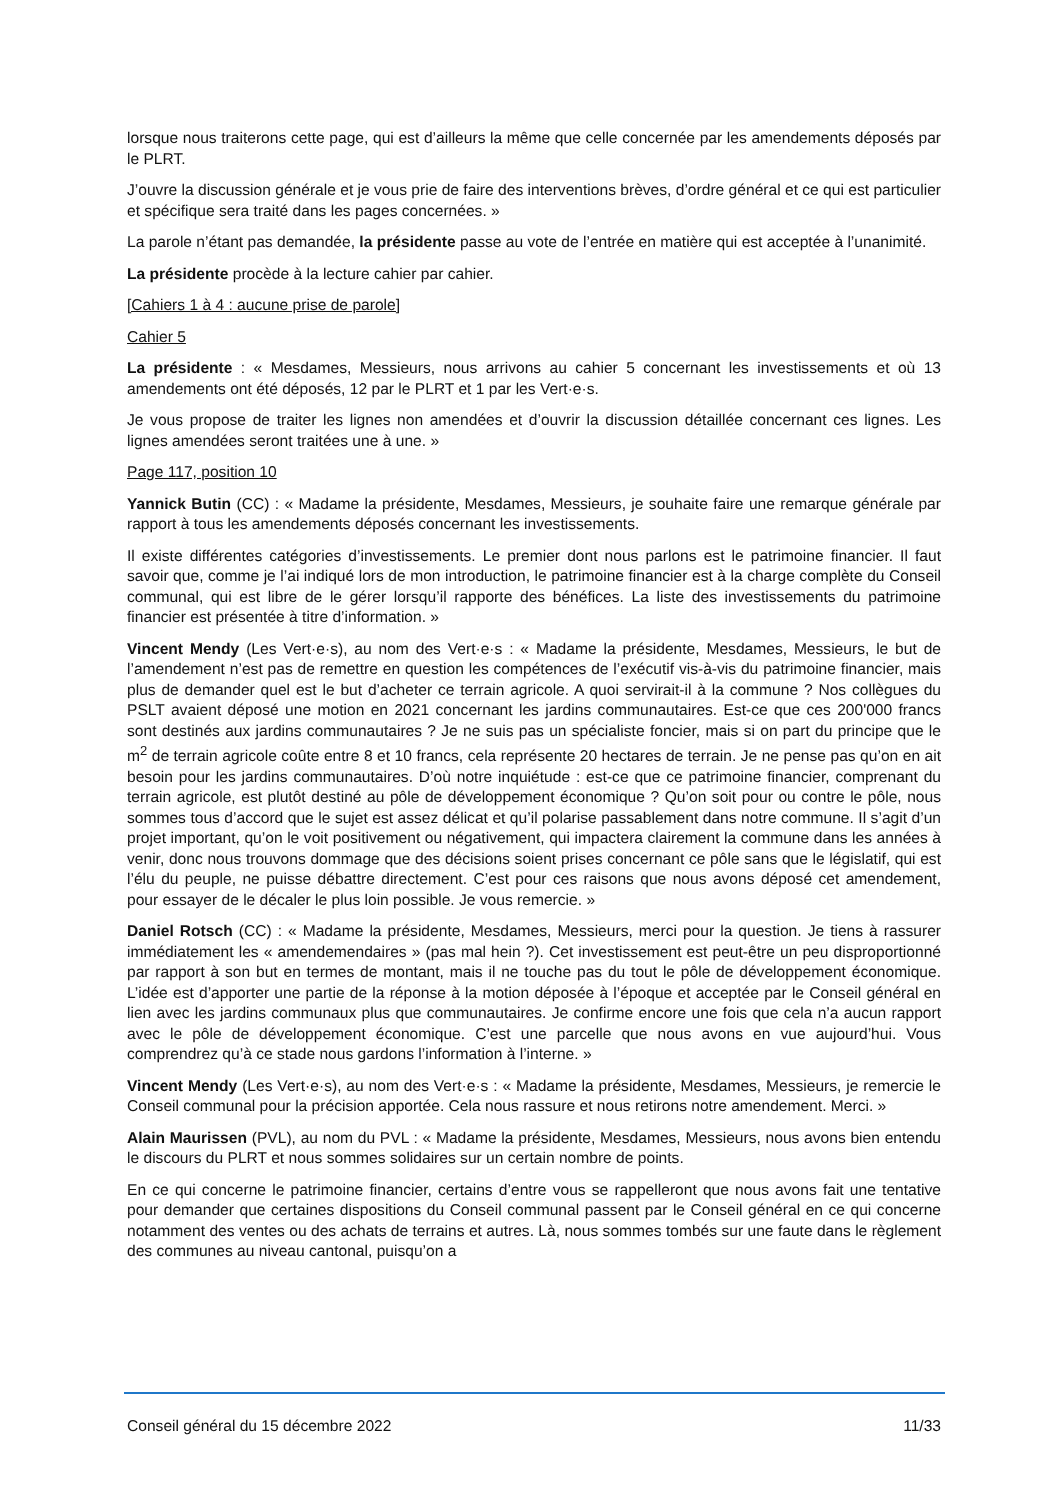lorsque nous traiterons cette page, qui est d’ailleurs la même que celle concernée par les amendements déposés par le PLRT.
J’ouvre la discussion générale et je vous prie de faire des interventions brèves, d’ordre général et ce qui est particulier et spécifique sera traité dans les pages concernées. »
La parole n’étant pas demandée, la présidente passe au vote de l’entrée en matière qui est acceptée à l’unanimité.
La présidente procède à la lecture cahier par cahier.
[Cahiers 1 à 4 : aucune prise de parole]
Cahier 5
La présidente : « Mesdames, Messieurs, nous arrivons au cahier 5 concernant les investissements et où 13 amendements ont été déposés, 12 par le PLRT et 1 par les Vert·e·s.
Je vous propose de traiter les lignes non amendées et d’ouvrir la discussion détaillée concernant ces lignes. Les lignes amendées seront traitées une à une. »
Page 117, position 10
Yannick Butin (CC) : « Madame la présidente, Mesdames, Messieurs, je souhaite faire une remarque générale par rapport à tous les amendements déposés concernant les investissements.
Il existe différentes catégories d’investissements. Le premier dont nous parlons est le patrimoine financier. Il faut savoir que, comme je l’ai indiqué lors de mon introduction, le patrimoine financier est à la charge complète du Conseil communal, qui est libre de le gérer lorsqu’il rapporte des bénéfices. La liste des investissements du patrimoine financier est présentée à titre d’information. »
Vincent Mendy (Les Vert·e·s), au nom des Vert·e·s : « Madame la présidente, Mesdames, Messieurs, le but de l’amendement n’est pas de remettre en question les compétences de l’exécutif vis-à-vis du patrimoine financier, mais plus de demander quel est le but d’acheter ce terrain agricole. A quoi servirait-il à la commune ? Nos collègues du PSLT avaient déposé une motion en 2021 concernant les jardins communautaires. Est-ce que ces 200'000 francs sont destinés aux jardins communautaires ? Je ne suis pas un spécialiste foncier, mais si on part du principe que le m<sup>2</sup> de terrain agricole coûte entre 8 et 10 francs, cela représente 20 hectares de terrain. Je ne pense pas qu’on en ait besoin pour les jardins communautaires. D’où notre inquiétude : est-ce que ce patrimoine financier, comprenant du terrain agricole, est plutôt destiné au pôle de développement économique ? Qu’on soit pour ou contre le pôle, nous sommes tous d’accord que le sujet est assez délicat et qu’il polarise passablement dans notre commune. Il s’agit d’un projet important, qu’on le voit positivement ou négativement, qui impactera clairement la commune dans les années à venir, donc nous trouvons dommage que des décisions soient prises concernant ce pôle sans que le législatif, qui est l’élu du peuple, ne puisse débattre directement. C’est pour ces raisons que nous avons déposé cet amendement, pour essayer de le décaler le plus loin possible. Je vous remercie. »
Daniel Rotsch (CC) : « Madame la présidente, Mesdames, Messieurs, merci pour la question. Je tiens à rassurer immédiatement les « amendemendaires » (pas mal hein ?). Cet investissement est peut-être un peu disproportionné par rapport à son but en termes de montant, mais il ne touche pas du tout le pôle de développement économique. L’idée est d’apporter une partie de la réponse à la motion déposée à l’époque et acceptée par le Conseil général en lien avec les jardins communaux plus que communautaires. Je confirme encore une fois que cela n’a aucun rapport avec le pôle de développement économique. C’est une parcelle que nous avons en vue aujourd’hui. Vous comprendrez qu’à ce stade nous gardons l’information à l’interne. »
Vincent Mendy (Les Vert·e·s), au nom des Vert·e·s : « Madame la présidente, Mesdames, Messieurs, je remercie le Conseil communal pour la précision apportée. Cela nous rassure et nous retirons notre amendement. Merci. »
Alain Maurissen (PVL), au nom du PVL : « Madame la présidente, Mesdames, Messieurs, nous avons bien entendu le discours du PLRT et nous sommes solidaires sur un certain nombre de points.
En ce qui concerne le patrimoine financier, certains d’entre vous se rappelleront que nous avons fait une tentative pour demander que certaines dispositions du Conseil communal passent par le Conseil général en ce qui concerne notamment des ventes ou des achats de terrains et autres. Là, nous sommes tombés sur une faute dans le règlement des communes au niveau cantonal, puisqu’on a
Conseil général du 15 décembre 2022 11/33